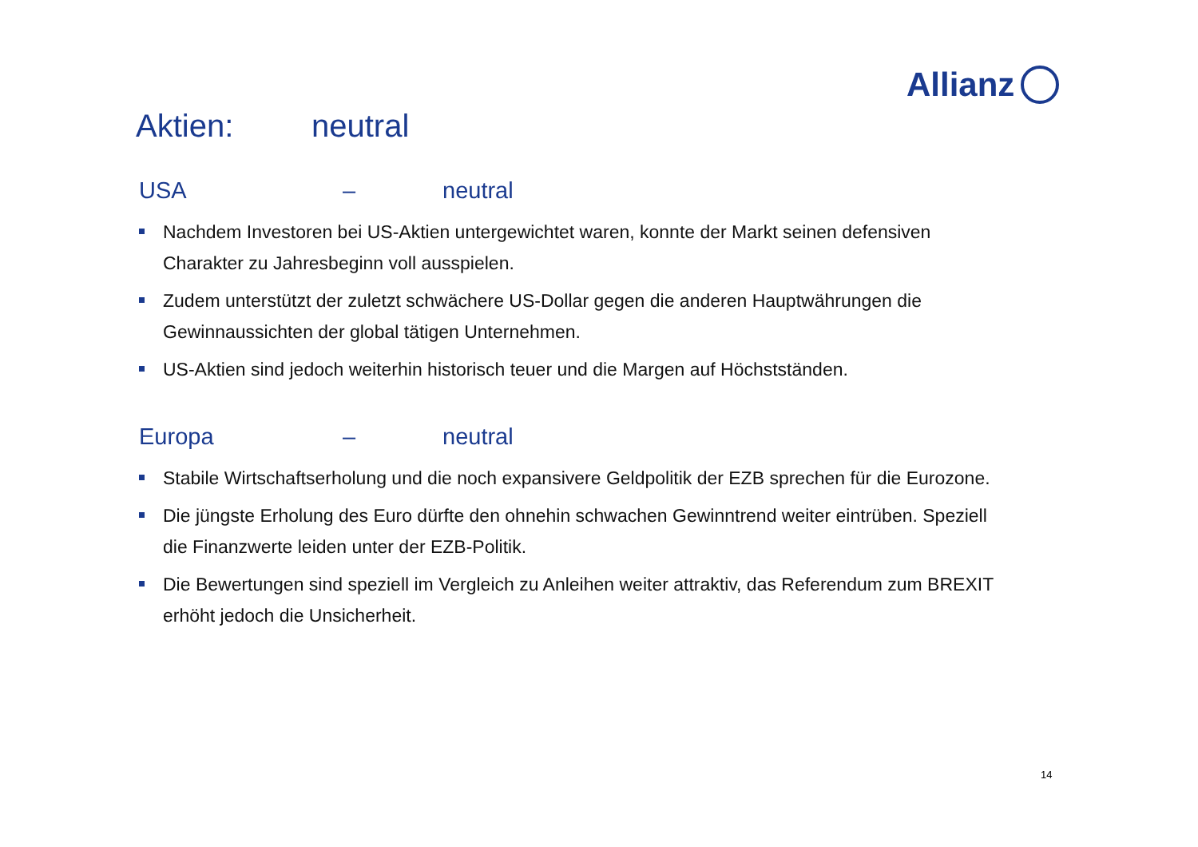Allianz
Aktien: neutral
USA – neutral
Nachdem Investoren bei US-Aktien untergewichtet waren, konnte der Markt seinen defensiven Charakter zu Jahresbeginn voll ausspielen.
Zudem unterstützt der zuletzt schwächere US-Dollar gegen die anderen Hauptwährungen die Gewinnaussichten der global tätigen Unternehmen.
US-Aktien sind jedoch weiterhin historisch teuer und die Margen auf Höchstständen.
Europa – neutral
Stabile Wirtschaftserholung und die noch expansivere Geldpolitik der EZB sprechen für die Eurozone.
Die jüngste Erholung des Euro dürfte den ohnehin schwachen Gewinntrend weiter eintrüben. Speziell die Finanzwerte leiden unter der EZB-Politik.
Die Bewertungen sind speziell im Vergleich zu Anleihen weiter attraktiv, das Referendum zum BREXIT erhöht jedoch die Unsicherheit.
14